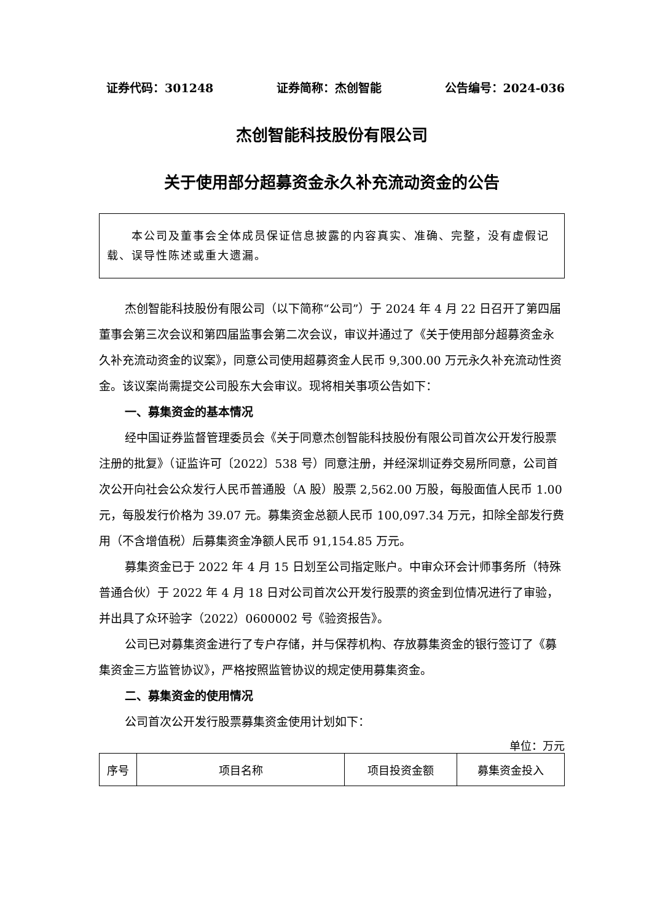证券代码：301248 证券简称：杰创智能 公告编号：2024-036
杰创智能科技股份有限公司
关于使用部分超募资金永久补充流动资金的公告
  本公司及董事会全体成员保证信息披露的内容真实、准确、完整，没有虚假记载、误导性陈述或重大遗漏。
杰创智能科技股份有限公司（以下简称“公司”）于 2024 年 4 月 22 日召开了第四届董事会第三次会议和第四届监事会第二次会议，审议并通过了《关于使用部分超募资金永久补充流动资金的议案》，同意公司使用超募资金人民币 9,300.00 万元永久补充流动性资金。该议案尚需提交公司股东大会审议。现将相关事项公告如下：
一、募集资金的基本情况
经中国证券监督管理委员会《关于同意杰创智能科技股份有限公司首次公开发行股票注册的批复》（证监许可〔2022〕538 号）同意注册，并经深圳证券交易所同意，公司首次公开向社会公众发行人民币普通股（A 股）股票 2,562.00 万股，每股面值人民币 1.00 元，每股发行价格为 39.07 元。募集资金总额人民币 100,097.34 万元，扣除全部发行费用（不含增值税）后募集资金净额人民币 91,154.85 万元。
募集资金已于 2022 年 4 月 15 日划至公司指定账户。中审众环会计师事务所（特殊普通合伙）于 2022 年 4 月 18 日对公司首次公开发行股票的资金到位情况进行了审验，并出具了众环验字（2022）0600002 号《验资报告》。
公司已对募集资金进行了专户存储，并与保荐机构、存放募集资金的银行签订了《募集资金三方监管协议》，严格按照监管协议的规定使用募集资金。
二、募集资金的使用情况
公司首次公开发行股票募集资金使用计划如下：
单位：万元
| 序号 | 项目名称 | 项目投资金额 | 募集资金投入 |